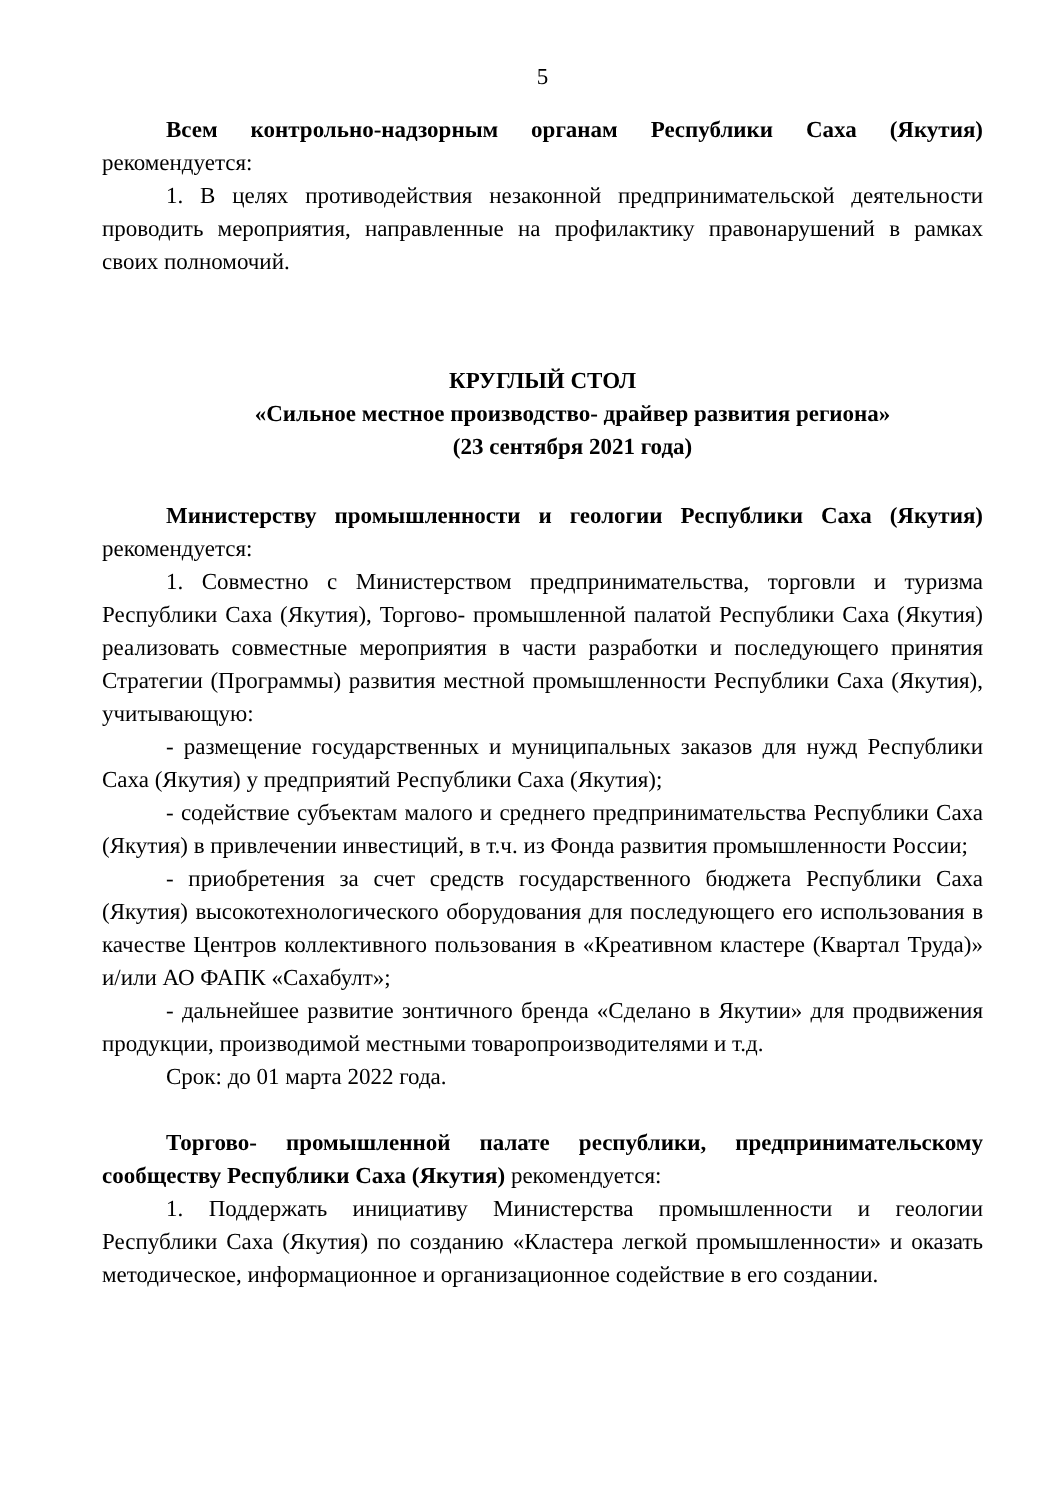5
Всем контрольно-надзорным органам Республики Саха (Якутия) рекомендуется:
1. В целях противодействия незаконной предпринимательской деятельности проводить мероприятия, направленные на профилактику правонарушений в рамках своих полномочий.
КРУГЛЫЙ СТОЛ
«Сильное местное производство- драйвер развития региона»
(23 сентября 2021 года)
Министерству промышленности и геологии Республики Саха (Якутия) рекомендуется:
1. Совместно с Министерством предпринимательства, торговли и туризма Республики Саха (Якутия), Торгово- промышленной палатой Республики Саха (Якутия) реализовать совместные мероприятия в части разработки и последующего принятия Стратегии (Программы) развития местной промышленности Республики Саха (Якутия), учитывающую:
- размещение государственных и муниципальных заказов для нужд Республики Саха (Якутия) у предприятий Республики Саха (Якутия);
- содействие субъектам малого и среднего предпринимательства Республики Саха (Якутия) в привлечении инвестиций, в т.ч. из Фонда развития промышленности России;
- приобретения за счет средств государственного бюджета Республики Саха (Якутия) высокотехнологического оборудования для последующего его использования в качестве Центров коллективного пользования в «Креативном кластере (Квартал Труда)» и/или АО ФАПК «Сахабулт»;
- дальнейшее развитие зонтичного бренда «Сделано в Якутии» для продвижения продукции, производимой местными товаропроизводителями и т.д.
Срок: до 01 марта 2022 года.
Торгово- промышленной палате республики, предпринимательскому сообществу Республики Саха (Якутия) рекомендуется:
1. Поддержать инициативу Министерства промышленности и геологии Республики Саха (Якутия) по созданию «Кластера легкой промышленности» и оказать методическое, информационное и организационное содействие в его создании.